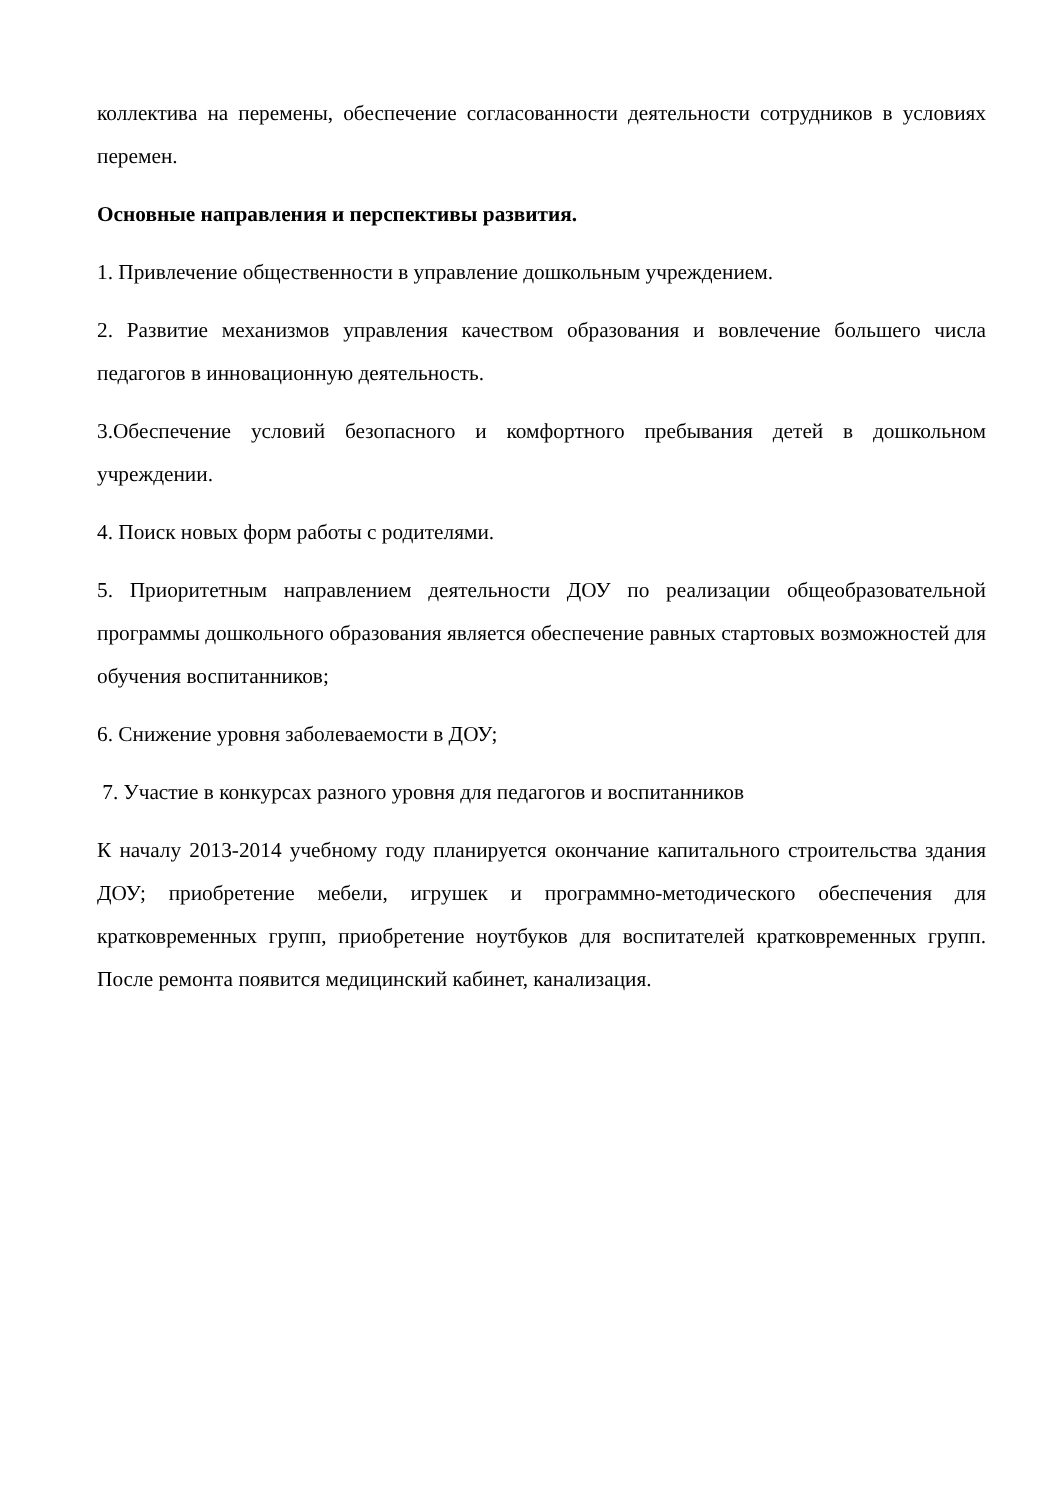коллектива на перемены, обеспечение согласованности деятельности сотрудников в условиях перемен.
Основные направления и перспективы развития.
1. Привлечение общественности в управление дошкольным учреждением.
2. Развитие механизмов управления качеством образования и вовлечение большего числа педагогов в инновационную деятельность.
3.Обеспечение условий безопасного и комфортного пребывания детей в дошкольном учреждении.
4. Поиск новых форм работы с родителями.
5. Приоритетным направлением деятельности ДОУ по реализации общеобразовательной программы дошкольного образования является обеспечение равных стартовых возможностей для обучения воспитанников;
6. Снижение уровня заболеваемости в ДОУ;
7. Участие в конкурсах разного уровня для педагогов и воспитанников
К началу 2013-2014 учебному году планируется окончание капитального строительства здания ДОУ; приобретение мебели, игрушек и программно-методического обеспечения для кратковременных групп, приобретение ноутбуков для воспитателей кратковременных групп. После ремонта появится медицинский кабинет, канализация.